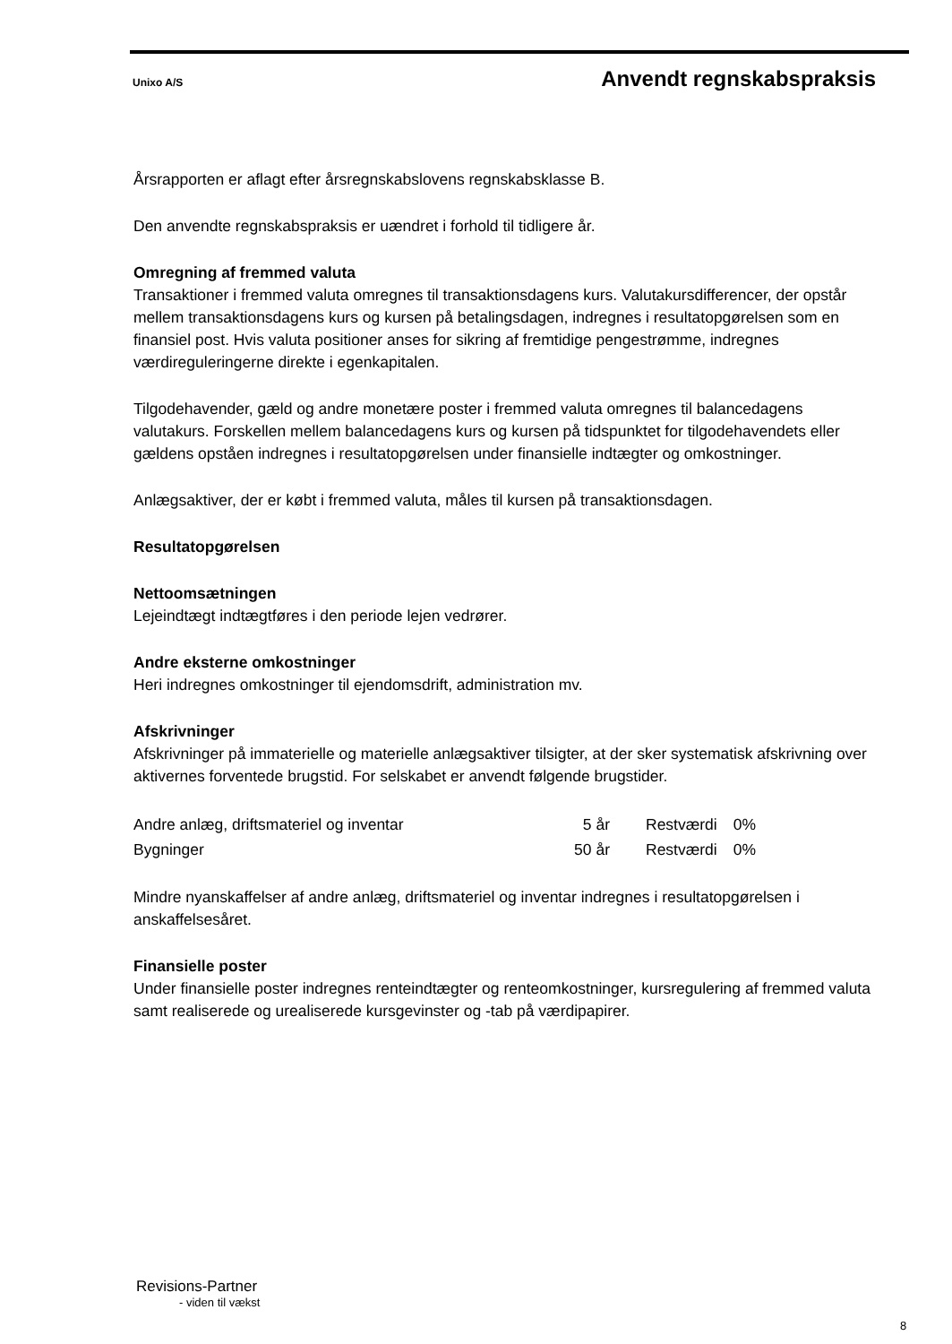Unixo A/S Anvendt regnskabspraksis
Årsrapporten er aflagt efter årsregnskabslovens regnskabsklasse B.
Den anvendte regnskabspraksis er uændret i forhold til tidligere år.
Omregning af fremmed valuta
Transaktioner i fremmed valuta omregnes til transaktionsdagens kurs. Valutakursdifferencer, der opstår mellem transaktionsdagens kurs og kursen på betalingsdagen, indregnes i resultatopgørelsen som en finansiel post. Hvis valuta positioner anses for sikring af fremtidige pengestrømme, indregnes værdireguleringerne direkte i egenkapitalen.
Tilgodehavender, gæld og andre monetære poster i fremmed valuta omregnes til balancedagens valutakurs. Forskellen mellem balancedagens kurs og kursen på tidspunktet for tilgodehavendets eller gældens opståen indregnes i resultatopgørelsen under finansielle indtægter og omkostninger.
Anlægsaktiver, der er købt i fremmed valuta, måles til kursen på transaktionsdagen.
Resultatopgørelsen
Nettoomsætningen
Lejeindtægt indtægtføres i den periode lejen vedrører.
Andre eksterne omkostninger
Heri indregnes omkostninger til ejendomsdrift, administration mv.
Afskrivninger
Afskrivninger på immaterielle og materielle anlægsaktiver tilsigter, at der sker systematisk afskrivning over aktivernes forventede brugstid. For selskabet er anvendt følgende brugstider.
| Andre anlæg, driftsmateriel og inventar | 5 år | Restværdi | 0% |
| Bygninger | 50 år | Restværdi | 0% |
Mindre nyanskaffelser af andre anlæg, driftsmateriel og inventar indregnes i resultatopgørelsen i anskaffelsesåret.
Finansielle poster
Under finansielle poster indregnes renteindtægter og renteomkostninger, kursregulering af fremmed valuta samt realiserede og urealiserede kursgevinster og -tab på værdipapirer.
Revisions-Partner
- viden til vækst
8